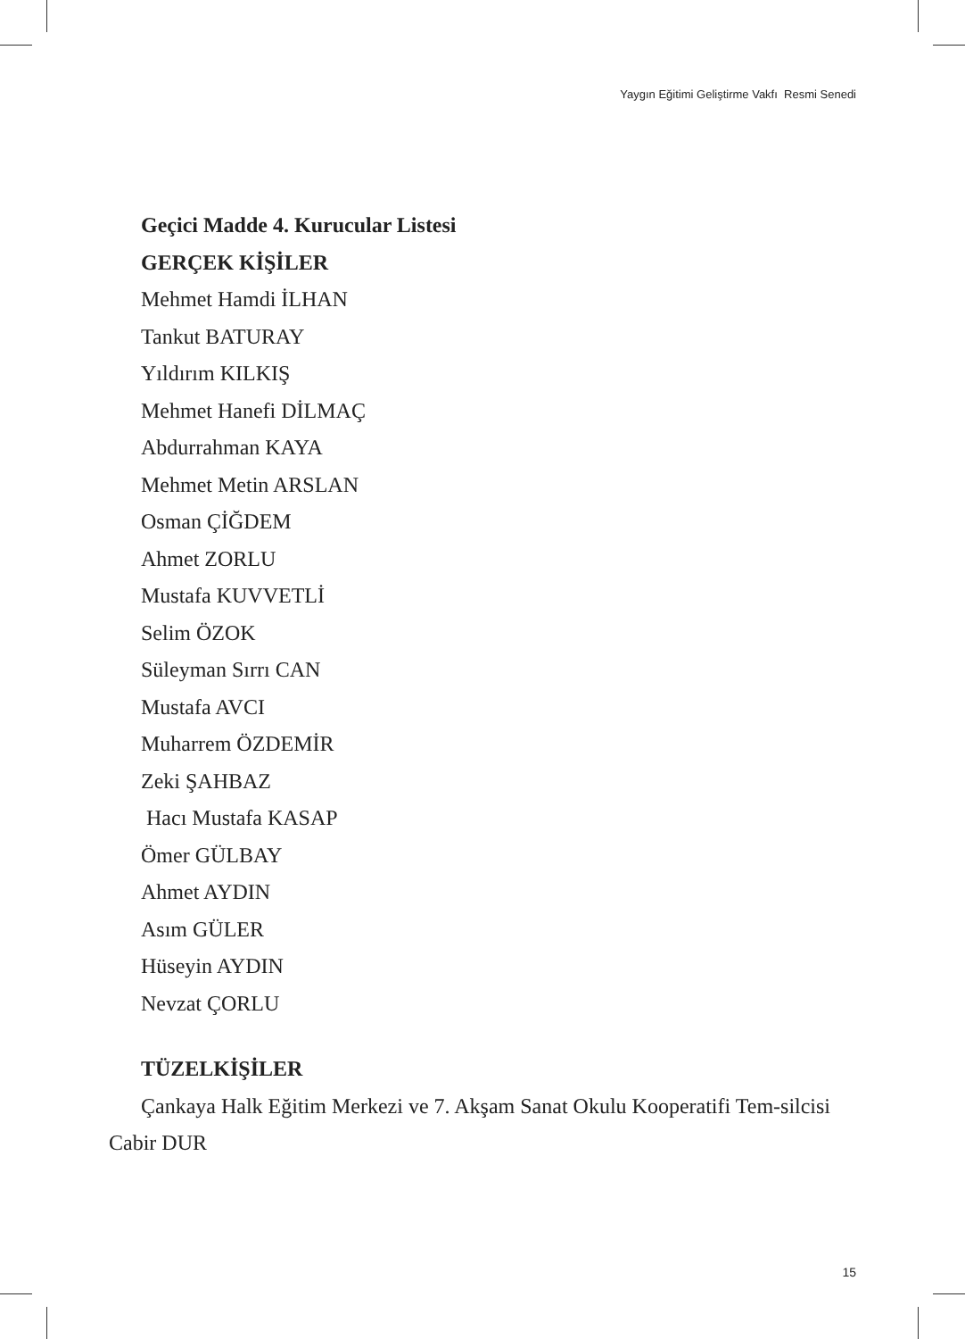Yaygın Eğitimi Geliştirme Vakfı Resmi Senedi
Geçici Madde 4. Kurucular Listesi
GERÇEK KİŞİLER
Mehmet Hamdi İLHAN
Tankut BATURAY
Yıldırım KILKIŞ
Mehmet Hanefi DİLMAÇ
Abdurrahman KAYA
Mehmet Metin ARSLAN
Osman ÇİĞDEM
Ahmet ZORLU
Mustafa KUVVETLİ
Selim ÖZOK
Süleyman Sırrı CAN
Mustafa AVCI
Muharrem ÖZDEMİR
Zeki ŞAHBAZ
Hacı Mustafa KASAP
Ömer GÜLBAY
Ahmet AYDIN
Asım GÜLER
Hüseyin AYDIN
Nevzat ÇORLU
TÜZELKİŞİLER
Çankaya Halk Eğitim Merkezi ve 7. Akşam Sanat Okulu Kooperatifi Tem-silcisi Cabir DUR
15